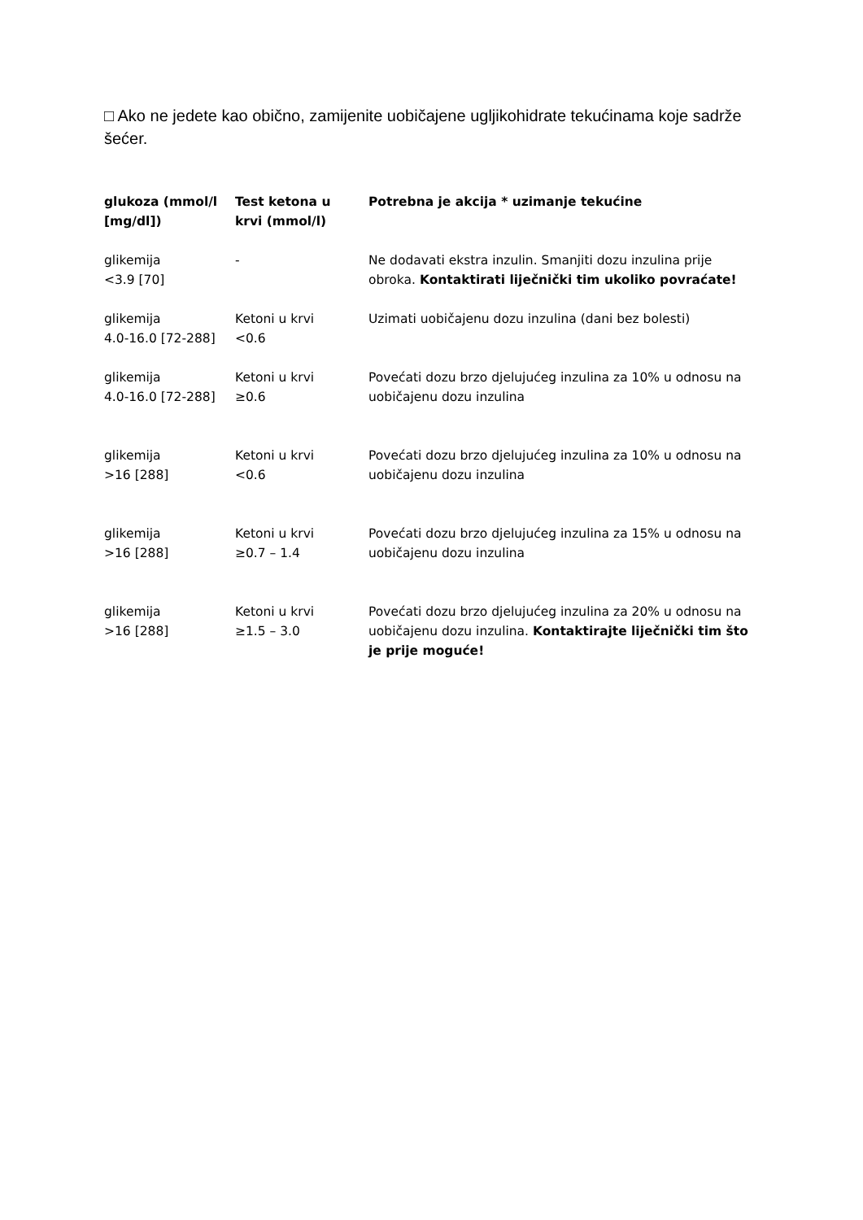□ Ako ne jedete kao obično, zamijenite uobičajene ugljikohidrate tekućinama koje sadrže šećer.
| glukoza (mmol/l [mg/dl]) | Test ketona u krvi (mmol/l) | Potrebna je akcija * uzimanje tekućine |
| --- | --- | --- |
| glikemija <3.9 [70] | - | Ne dodavati ekstra inzulin. Smanjiti dozu inzulina prije obroka. Kontaktirati liječnički tim ukoliko povraćate! |
| glikemija 4.0-16.0 [72-288] | Ketoni u krvi <0.6 | Uzimati uobičajenu dozu inzulina (dani bez bolesti) |
| glikemija 4.0-16.0 [72-288] | Ketoni u krvi ≥0.6 | Povećati dozu brzo djelujućeg inzulina za 10% u odnosu na uobičajenu dozu inzulina |
| glikemija >16 [288] | Ketoni u krvi <0.6 | Povećati dozu brzo djelujućeg inzulina za 10% u odnosu na uobičajenu dozu inzulina |
| glikemija >16 [288] | Ketoni u krvi ≥0.7 – 1.4 | Povećati dozu brzo djelujućeg inzulina za 15% u odnosu na uobičajenu dozu inzulina |
| glikemija >16 [288] | Ketoni u krvi ≥1.5 – 3.0 | Povećati dozu brzo djelujućeg inzulina za 20% u odnosu na uobičajenu dozu inzulina. Kontaktirajte liječnički tim što je prije moguće! |